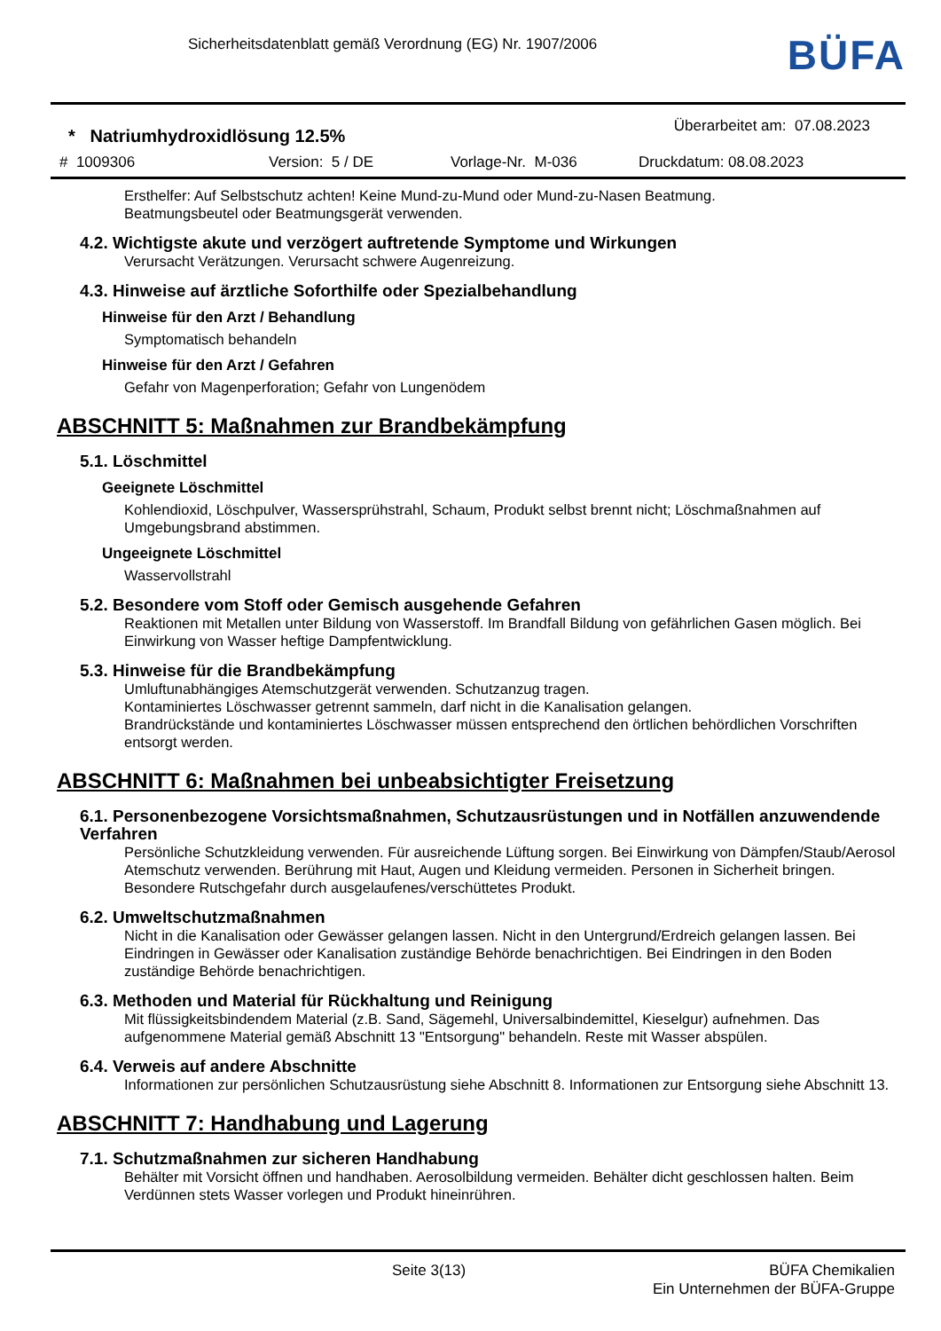Sicherheitsdatenblatt gemäß Verordnung (EG) Nr. 1907/2006
BÜFA
* Natriumhydroxidlösung 12.5% Überarbeitet am: 07.08.2023
# 1009306 Version: 5 / DE Vorlage-Nr. M-036 Druckdatum: 08.08.2023
Ersthelfer: Auf Selbstschutz achten! Keine Mund-zu-Mund oder Mund-zu-Nasen Beatmung.
Beatmungsbeutel oder Beatmungsgerät verwenden.
4.2. Wichtigste akute und verzögert auftretende Symptome und Wirkungen
Verursacht Verätzungen. Verursacht schwere Augenreizung.
4.3. Hinweise auf ärztliche Soforthilfe oder Spezialbehandlung
Hinweise für den Arzt / Behandlung
Symptomatisch behandeln
Hinweise für den Arzt / Gefahren
Gefahr von Magenperforation; Gefahr von Lungenödem
ABSCHNITT 5: Maßnahmen zur Brandbekämpfung
5.1. Löschmittel
Geeignete Löschmittel
Kohlendioxid, Löschpulver, Wassersprühstrahl, Schaum, Produkt selbst brennt nicht; Löschmaßnahmen auf Umgebungsbrand abstimmen.
Ungeeignete Löschmittel
Wasservollstrahl
5.2. Besondere vom Stoff oder Gemisch ausgehende Gefahren
Reaktionen mit Metallen unter Bildung von Wasserstoff. Im Brandfall Bildung von gefährlichen Gasen möglich. Bei Einwirkung von Wasser heftige Dampfentwicklung.
5.3. Hinweise für die Brandbekämpfung
Umluftunabhängiges Atemschutzgerät verwenden. Schutzanzug tragen.
Kontaminiertes Löschwasser getrennt sammeln, darf nicht in die Kanalisation gelangen.
Brandrückstände und kontaminiertes Löschwasser müssen entsprechend den örtlichen behördlichen Vorschriften entsorgt werden.
ABSCHNITT 6: Maßnahmen bei unbeabsichtigter Freisetzung
6.1. Personenbezogene Vorsichtsmaßnahmen, Schutzausrüstungen und in Notfällen anzuwendende Verfahren
Persönliche Schutzkleidung verwenden. Für ausreichende Lüftung sorgen. Bei Einwirkung von Dämpfen/Staub/Aerosol Atemschutz verwenden. Berührung mit Haut, Augen und Kleidung vermeiden. Personen in Sicherheit bringen. Besondere Rutschgefahr durch ausgelaufenes/verschüttetes Produkt.
6.2. Umweltschutzmaßnahmen
Nicht in die Kanalisation oder Gewässer gelangen lassen. Nicht in den Untergrund/Erdreich gelangen lassen. Bei Eindringen in Gewässer oder Kanalisation zuständige Behörde benachrichtigen. Bei Eindringen in den Boden zuständige Behörde benachrichtigen.
6.3. Methoden und Material für Rückhaltung und Reinigung
Mit flüssigkeitsbindendem Material (z.B. Sand, Sägemehl, Universalbindemittel, Kieselgur) aufnehmen. Das aufgenommene Material gemäß Abschnitt 13 "Entsorgung" behandeln. Reste mit Wasser abspülen.
6.4. Verweis auf andere Abschnitte
Informationen zur persönlichen Schutzausrüstung siehe Abschnitt 8. Informationen zur Entsorgung siehe Abschnitt 13.
ABSCHNITT 7: Handhabung und Lagerung
7.1. Schutzmaßnahmen zur sicheren Handhabung
Behälter mit Vorsicht öffnen und handhaben. Aerosolbildung vermeiden. Behälter dicht geschlossen halten. Beim Verdünnen stets Wasser vorlegen und Produkt hineinrühren.
Seite 3(13) BÜFA Chemikalien
Ein Unternehmen der BÜFA-Gruppe